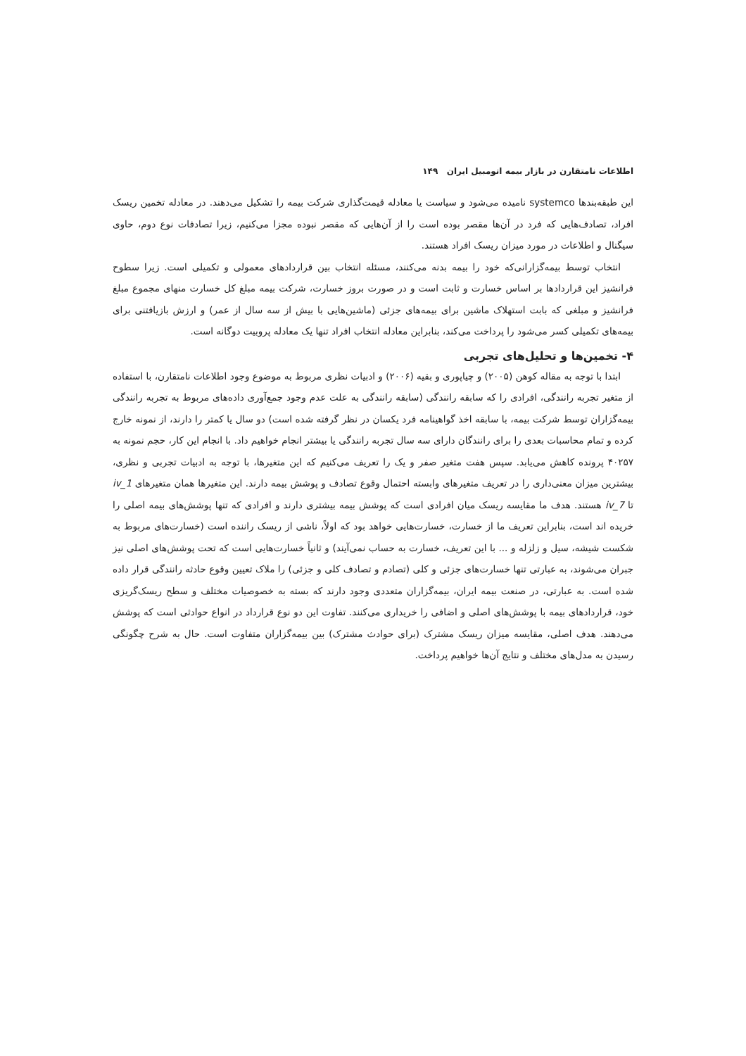اطلاعات نامتقارن در بازار بیمه اتومبیل ایران ۱۴۹
این طبقه‌بندها systemco نامیده می‌شود و سیاست یا معادله قیمت‌گذاری شرکت بیمه را تشکیل می‌دهند. در معادله تخمین ریسک افراد، تصادف‌هایی که فرد در آن‌ها مقصر بوده است را از آن‌هایی که مقصر نبوده مجزا می‌کنیم، زیرا تصادفات نوع دوم، حاوی سیگنال و اطلاعات در مورد میزان ریسک افراد هستند.
انتخاب توسط بیمه‌گزارانی‌که خود را بیمه بدنه می‌کنند، مسئله انتخاب بین قراردادهای معمولی و تکمیلی است. زیرا سطوح فرانشیز این قراردادها بر اساس خسارت و ثابت است و در صورت بروز خسارت، شرکت بیمه مبلغ کل خسارت منهای مجموع مبلغ فرانشیز و مبلغی که بابت استهلاک ماشین برای بیمه‌های جزئی (ماشین‌هایی با بیش از سه سال از عمر) و ارزش بازیافتنی برای بیمه‌های تکمیلی کسر می‌شود را پرداخت می‌کند، بنابراین معادله انتخاب افراد تنها یک معادله پروبیت دوگانه است.
۴- تخمین‌ها و تحلیل‌های تجربی
ابتدا با توجه به مقاله کوهن (۲۰۰۵) و چیاپوری و بقیه (۲۰۰۶) و ادبیات نظری مربوط به موضوع وجود اطلاعات نامتقارن، با استفاده از متغیر تجربه رانندگی، افرادی را که سابقه رانندگی (سابقه رانندگی به علت عدم وجود جمع‌آوری داده‌های مربوط به تجربه رانندگی بیمه‌گزاران توسط شرکت بیمه، با سابقه اخذ گواهینامه فرد یکسان در نظر گرفته شده است) دو سال یا کمتر را دارند، از نمونه خارج کرده و تمام محاسبات بعدی را برای رانندگان دارای سه سال تجربه رانندگی یا بیشتر انجام خواهیم داد. با انجام این کار، حجم نمونه به ۴۰۲۵۷ پرونده کاهش می‌یابد. سپس هفت متغیر صفر و یک را تعریف می‌کنیم که این متغیرها، با توجه به ادبیات تجربی و نظری، بیشترین میزان معنی‌داری را در تعریف متغیرهای وابسته احتمال وقوع تصادف و پوشش بیمه دارند. این متغیرها همان متغیرهای iv_1 تا iv_7 هستند. هدف ما مقایسه ریسک میان افرادی است که پوشش بیمه بیشتری دارند و افرادی که تنها پوشش‌های بیمه اصلی را خریده اند است، بنابراین تعریف ما از خسارت، خسارت‌هایی خواهد بود که اولاً، ناشی از ریسک راننده است (خسارت‌های مربوط به شکست شیشه، سیل و زلزله و ... با این تعریف، خسارت به حساب نمی‌آیند) و ثانیاً خسارت‌هایی است که تحت پوشش‌های اصلی نیز جبران می‌شوند، به عبارتی تنها خسارت‌های جزئی و کلی (تصادم و تصادف کلی و جزئی) را ملاک تعیین وقوع حادثه رانندگی قرار داده شده است. به عبارتی، در صنعت بیمه ایران، بیمه‌گزاران متعددی وجود دارند که بسته به خصوصیات مختلف و سطح ریسک‌گریزی خود، قراردادهای بیمه با پوشش‌های اصلی و اضافی را خریداری می‌کنند. تفاوت این دو نوع قرارداد در انواع حوادثی است که پوشش می‌دهند. هدف اصلی، مقایسه میزان ریسک مشترک (برای حوادث مشترک) بین بیمه‌گزاران متفاوت است. حال به شرح چگونگی رسیدن به مدل‌های مختلف و نتایج آن‌ها خواهیم پرداخت.